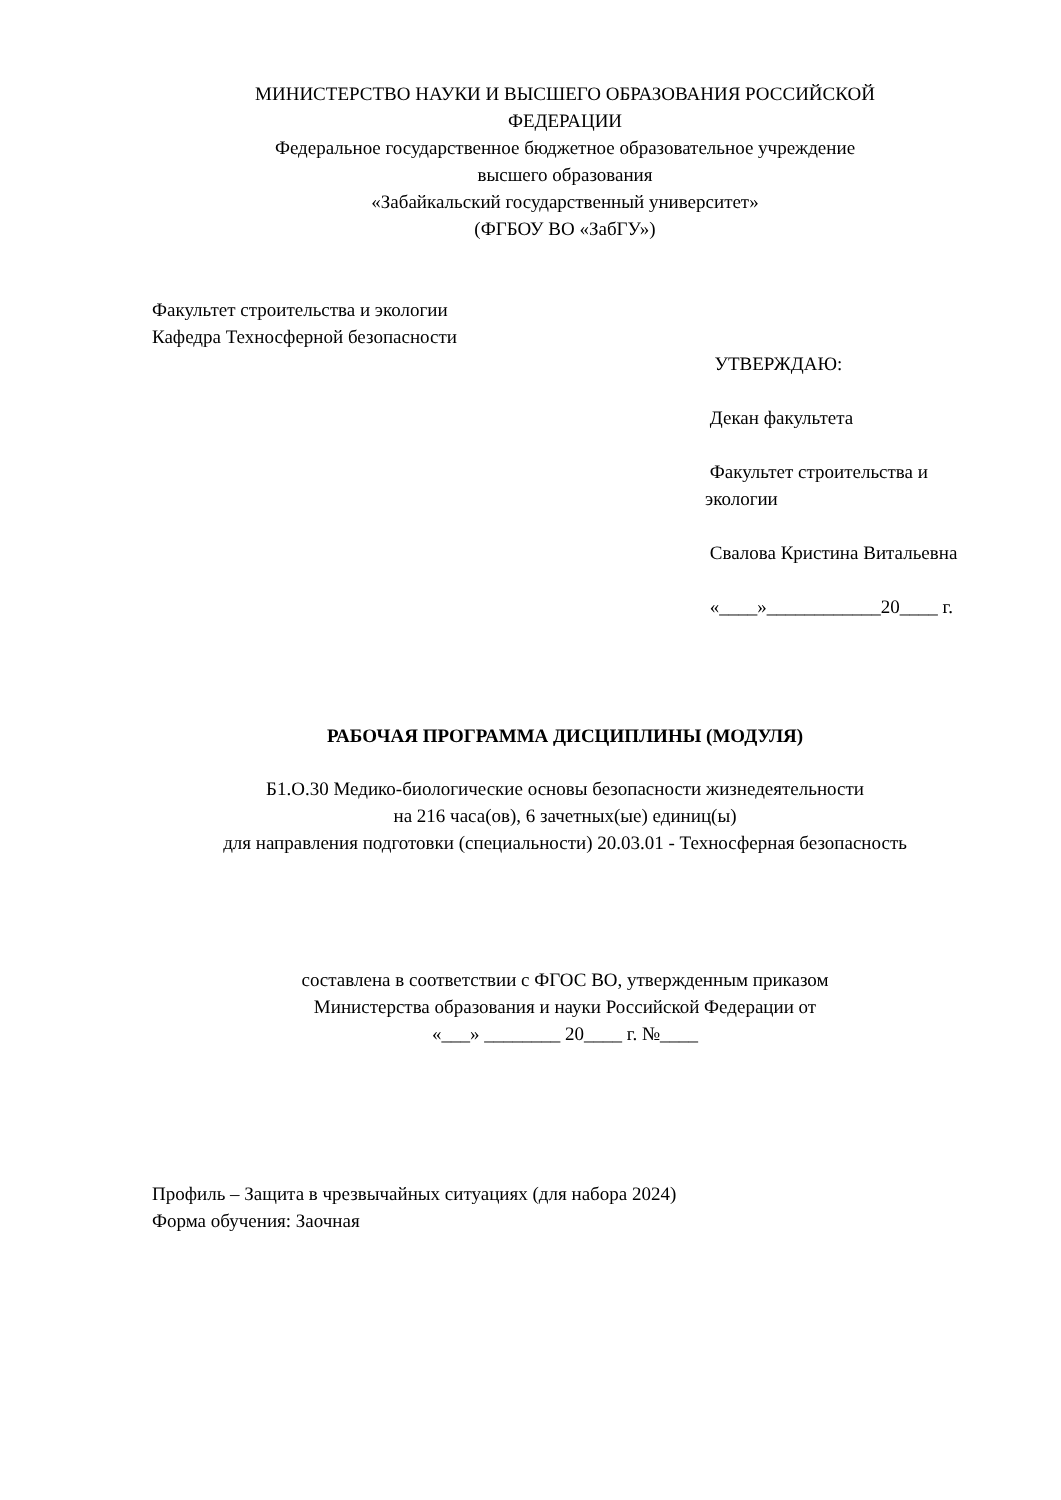МИНИСТЕРСТВО НАУКИ И ВЫСШЕГО ОБРАЗОВАНИЯ РОССИЙСКОЙ
ФЕДЕРАЦИИ
Федеральное государственное бюджетное образовательное учреждение
высшего образования
«Забайкальский государственный университет»
(ФГБОУ ВО «ЗабГУ»)
Факультет строительства и экологии
Кафедра Техносферной безопасности
УТВЕРЖДАЮ:
Декан факультета
Факультет строительства и экологии
Свалова Кристина Витальевна
«____»____________20____ г.
РАБОЧАЯ ПРОГРАММА ДИСЦИПЛИНЫ (МОДУЛЯ)
Б1.О.30 Медико-биологические основы безопасности жизнедеятельности
на 216 часа(ов), 6 зачетных(ые) единиц(ы)
для направления подготовки (специальности) 20.03.01 - Техносферная безопасность
составлена в соответствии с ФГОС ВО, утвержденным приказом
Министерства образования и науки Российской Федерации от
«___» ________ 20____ г. №____
Профиль – Защита в чрезвычайных ситуациях (для набора 2024)
Форма обучения: Заочная